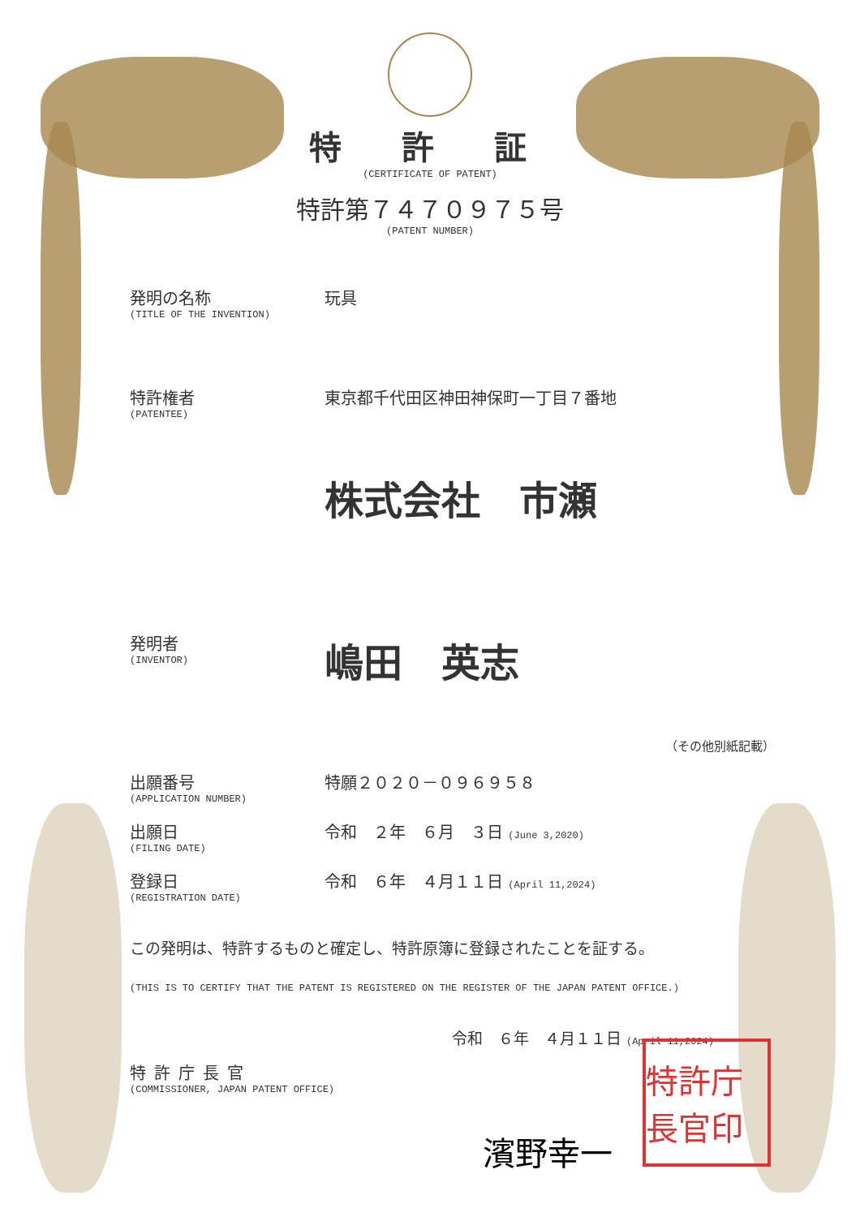特 許 証
(CERTIFICATE OF PATENT)
特許第７４７０９７５号
(PATENT NUMBER)
発明の名称
(TITLE OF THE INVENTION)
玩具
特許権者
(PATENTEE)
東京都千代田区神田神保町一丁目７番地
株式会社　市瀬
発明者
(INVENTOR)
嶋田　英志
（その他別紙記載）
出願番号
(APPLICATION NUMBER)
特願２０２０－０９６９５８
出願日
(FILING DATE)
令和　２年　６月　３日 (June 3,2020)
登録日
(REGISTRATION DATE)
令和　６年　４月１１日 (April 11,2024)
この発明は、特許するものと確定し、特許原簿に登録されたことを証する。
(THIS IS TO CERTIFY THAT THE PATENT IS REGISTERED ON THE REGISTER OF THE JAPAN PATENT OFFICE.)
令和　６年　４月１１日 (April 11,2024)
特許庁長官
(COMMISSIONER, JAPAN PATENT OFFICE)
濱野幸一
特許庁長官印